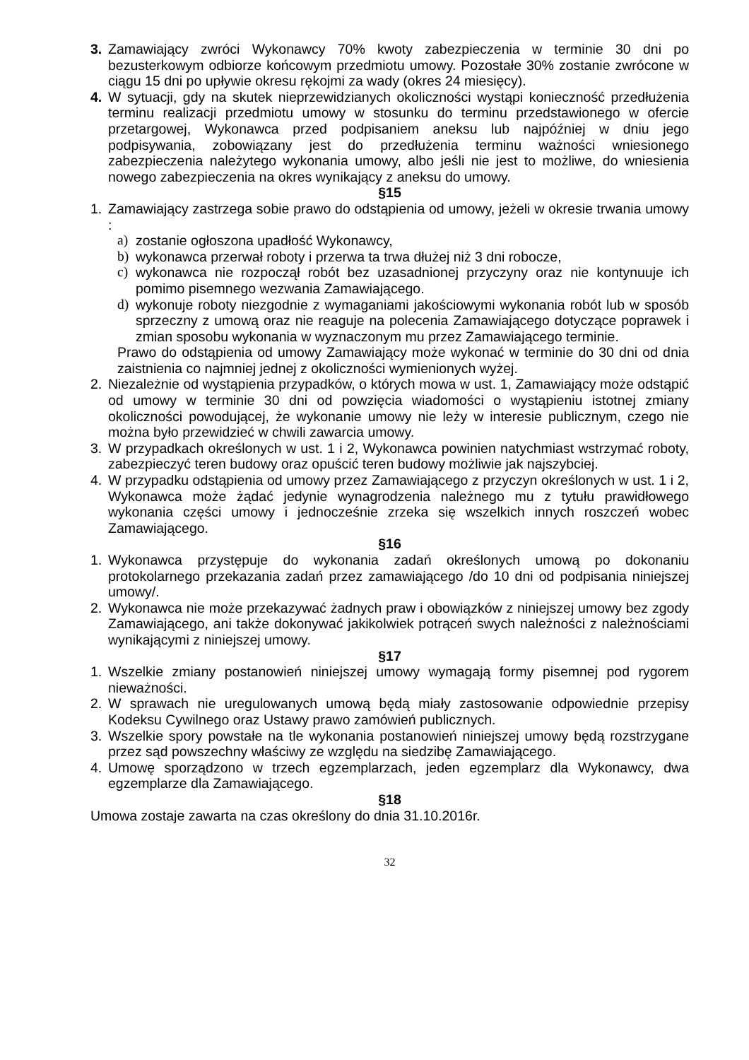3. Zamawiający zwróci Wykonawcy 70% kwoty zabezpieczenia w terminie 30 dni po bezusterkowym odbiorze końcowym przedmiotu umowy. Pozostałe 30% zostanie zwrócone w ciągu 15 dni po upływie okresu rękojmi za wady (okres 24 miesięcy).
4. W sytuacji, gdy na skutek nieprzewidzianych okoliczności wystąpi konieczność przedłużenia terminu realizacji przedmiotu umowy w stosunku do terminu przedstawionego w ofercie przetargowej, Wykonawca przed podpisaniem aneksu lub najpóźniej w dniu jego podpisywania, zobowiązany jest do przedłużenia terminu ważności wniesionego zabezpieczenia należytego wykonania umowy, albo jeśli nie jest to możliwe, do wniesienia nowego zabezpieczenia na okres wynikający z aneksu do umowy.
§15
1. Zamawiający zastrzega sobie prawo do odstąpienia od umowy, jeżeli w okresie trwania umowy :
a) zostanie ogłoszona upadłość Wykonawcy,
b) wykonawca przerwał roboty i przerwa ta trwa dłużej niż 3 dni robocze,
c) wykonawca nie rozpoczął robót bez uzasadnionej przyczyny oraz nie kontynuuje ich pomimo pisemnego wezwania Zamawiającego.
d) wykonuje roboty niezgodnie z wymaganiami jakościowymi wykonania robót lub w sposób sprzeczny z umową oraz nie reaguje na polecenia Zamawiającego dotyczące poprawek i zmian sposobu wykonania w wyznaczonym mu przez Zamawiającego terminie.
Prawo do odstąpienia od umowy Zamawiający może wykonać w terminie do 30 dni od dnia zaistnienia co najmniej jednej z okoliczności wymienionych wyżej.
2. Niezależnie od wystąpienia przypadków, o których mowa w ust. 1, Zamawiający może odstąpić od umowy w terminie 30 dni od powzięcia wiadomości o wystąpieniu istotnej zmiany okoliczności powodującej, że wykonanie umowy nie leży w interesie publicznym, czego nie można było przewidzieć w chwili zawarcia umowy.
3. W przypadkach określonych w ust. 1 i 2, Wykonawca powinien natychmiast wstrzymać roboty, zabezpieczyć teren budowy oraz opuścić teren budowy możliwie jak najszybciej.
4. W przypadku odstąpienia od umowy przez Zamawiającego z przyczyn określonych w ust. 1 i 2, Wykonawca może żądać jedynie wynagrodzenia należnego mu z tytułu prawidłowego wykonania części umowy i jednocześnie zrzeka się wszelkich innych roszczeń wobec Zamawiającego.
§16
1. Wykonawca przystępuje do wykonania zadań określonych umową po dokonaniu protokolarnego przekazania zadań przez zamawiającego /do 10 dni od podpisania niniejszej umowy/.
2. Wykonawca nie może przekazywać żadnych praw i obowiązków z niniejszej umowy bez zgody Zamawiającego, ani także dokonywać jakikolwiek potrąceń swych należności z należnościami wynikającymi z niniejszej umowy.
§17
1. Wszelkie zmiany postanowień niniejszej umowy wymagają formy pisemnej pod rygorem nieważności.
2. W sprawach nie uregulowanych umową będą miały zastosowanie odpowiednie przepisy Kodeksu Cywilnego oraz Ustawy prawo zamówień publicznych.
3. Wszelkie spory powstałe na tle wykonania postanowień niniejszej umowy będą rozstrzygane przez sąd powszechny właściwy ze względu na siedzibę Zamawiającego.
4. Umowę sporządzono w trzech egzemplarzach, jeden egzemplarz dla Wykonawcy, dwa egzemplarze dla Zamawiającego.
§18
Umowa zostaje zawarta na czas określony do dnia 31.10.2016r.
32